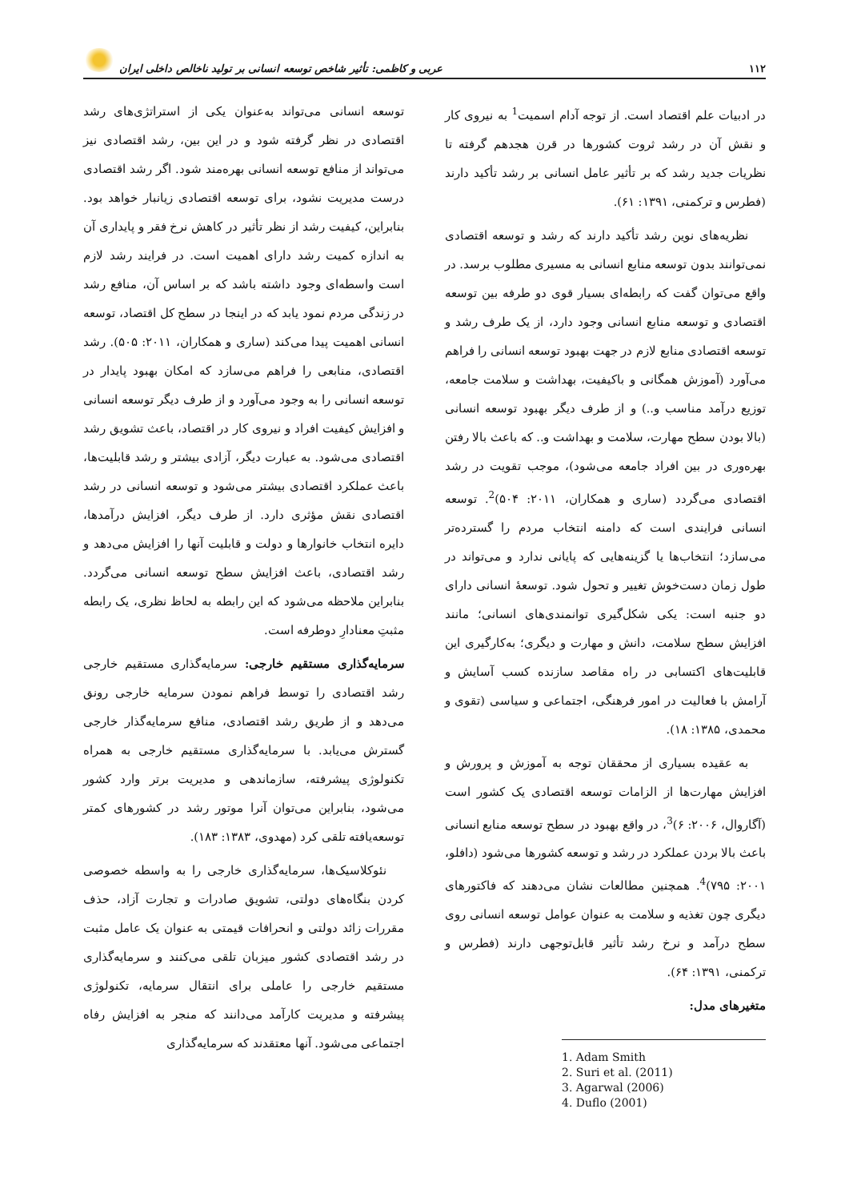۱۱۲ عربی و کاظمی: تأثیر شاخص توسعه انسانی بر تولید ناخالص داخلی ایران
در ادبیات علم اقتصاد است. از توجه آدام اسمیت<sup>1</sup> به نیروی کار و نقش آن در رشد ثروت کشورها در قرن هجدهم گرفته تا نظریات جدید رشد که بر تأثیر عامل انسانی بر رشد تأکید دارند (فطرس و ترکمنی، ۱۳۹۱: ۶۱).
نظریه‌های نوین رشد تأکید دارند که رشد و توسعه اقتصادی نمی‌توانند بدون توسعه منابع انسانی به مسیری مطلوب برسد. در واقع می‌توان گفت که رابطه‌ای بسیار قوی دو طرفه بین توسعه اقتصادی و توسعه منابع انسانی وجود دارد، از یک طرف رشد و توسعه اقتصادی منابع لازم در جهت بهبود توسعه انسانی را فراهم می‌آورد (آموزش همگانی و باکیفیت، بهداشت و سلامت جامعه، توزیع درآمد مناسب و..) و از طرف دیگر بهبود توسعه انسانی (بالا بودن سطح مهارت، سلامت و بهداشت و.. که باعث بالا رفتن بهره‌وری در بین افراد جامعه می‌شود)، موجب تقویت در رشد اقتصادی می‌گردد (ساری و همکاران، ۲۰۱۱: ۵۰۴)<sup>2</sup>. توسعه انسانی فرایندی است که دامنه انتخاب مردم را گسترده‌تر می‌سازد؛ انتخاب‌ها یا گزینه‌هایی که پایانی ندارد و می‌تواند در طول زمان دست‌خوش تغییر و تحول شود. توسعهٔ انسانی دارای دو جنبه است: یکی شکل‌گیری توانمندی‌های انسانی؛ مانند افزایش سطح سلامت، دانش و مهارت و دیگری؛ به‌کارگیری این قابلیت‌های اکتسابی در راه مقاصد سازنده کسب آسایش و آرامش با فعالیت در امور فرهنگی، اجتماعی و سیاسی (تقوی و محمدی، ۱۳۸۵: ۱۸).
به عقیده بسیاری از محققان توجه به آموزش و پرورش و افزایش مهارت‌ها از الزامات توسعه اقتصادی یک کشور است (آگاروال، ۲۰۰۶: ۶)<sup>3</sup>، در واقع بهبود در سطح توسعه منابع انسانی باعث بالا بردن عملکرد در رشد و توسعه کشورها می‌شود (دافلو، ۲۰۰۱: ۷۹۵)<sup>4</sup>. همچنین مطالعات نشان می‌دهند که فاکتورهای دیگری چون تغذیه و سلامت به عنوان عوامل توسعه انسانی روی سطح درآمد و نرخ رشد تأثیر قابل‌توجهی دارند (فطرس و ترکمنی، ۱۳۹۱: ۶۴).
متغیرهای مدل:
1. Adam Smith
2. Suri et al. (2011)
3. Agarwal (2006)
4. Duflo (2001)
توسعه انسانی می‌تواند به‌عنوان یکی از استراتژی‌های رشد اقتصادی در نظر گرفته شود و در این بین، رشد اقتصادی نیز می‌تواند از منافع توسعه انسانی بهره‌مند شود. اگر رشد اقتصادی درست مدیریت نشود، برای توسعه اقتصادی زیانبار خواهد بود. بنابراین، کیفیت رشد از نظر تأثیر در کاهش نرخ فقر و پایداری آن به اندازه کمیت رشد دارای اهمیت است. در فرایند رشد لازم است واسطه‌ای وجود داشته باشد که بر اساس آن، منافع رشد در زندگی مردم نمود یابد که در اینجا در سطح کل اقتصاد، توسعه انسانی اهمیت پیدا می‌کند (ساری و همکاران، ۲۰۱۱: ۵۰۵). رشد اقتصادی، منابعی را فراهم می‌سازد که امکان بهبود پایدار در توسعه انسانی را به وجود می‌آورد و از طرف دیگر توسعه انسانی و افزایش کیفیت افراد و نیروی کار در اقتصاد، باعث تشویق رشد اقتصادی می‌شود. به عبارت دیگر، آزادی بیشتر و رشد قابلیت‌ها، باعث عملکرد اقتصادی بیشتر می‌شود و توسعه انسانی در رشد اقتصادی نقش مؤثری دارد. از طرف دیگر، افزایش درآمدها، دایره انتخاب خانوارها و دولت و قابلیت آنها را افزایش می‌دهد و رشد اقتصادی، باعث افزایش سطح توسعه انسانی می‌گردد. بنابراین ملاحظه می‌شود که این رابطه به لحاظ نظری، یک رابطه مثبتِ معنادارِ دوطرفه است.
سرمایه‌گذاری مستقیم خارجی: سرمایه‌گذاری مستقیم خارجی رشد اقتصادی را توسط فراهم نمودن سرمایه خارجی رونق می‌دهد و از طریق رشد اقتصادی، منافع سرمایه‌گذار خارجی گسترش می‌یابد. با سرمایه‌گذاری مستقیم خارجی به همراه تکنولوژی پیشرفته، سازماندهی و مدیریت برتر وارد کشور می‌شود، بنابراین می‌توان آنرا موتور رشد در کشورهای کمتر توسعه‌یافته تلقی کرد (مهدوی، ۱۳۸۳: ۱۸۳).
نئوکلاسیک‌ها، سرمایه‌گذاری خارجی را به واسطه خصوصی کردن بنگاه‌های دولتی، تشویق صادرات و تجارت آزاد، حذف مقررات زائد دولتی و انحرافات قیمتی به عنوان یک عامل مثبت در رشد اقتصادی کشور میزبان تلقی می‌کنند و سرمایه‌گذاری مستقیم خارجی را عاملی برای انتقال سرمایه، تکنولوژی پیشرفته و مدیریت کارآمد می‌دانند که منجر به افزایش رفاه اجتماعی می‌شود. آنها معتقدند که سرمایه‌گذاری